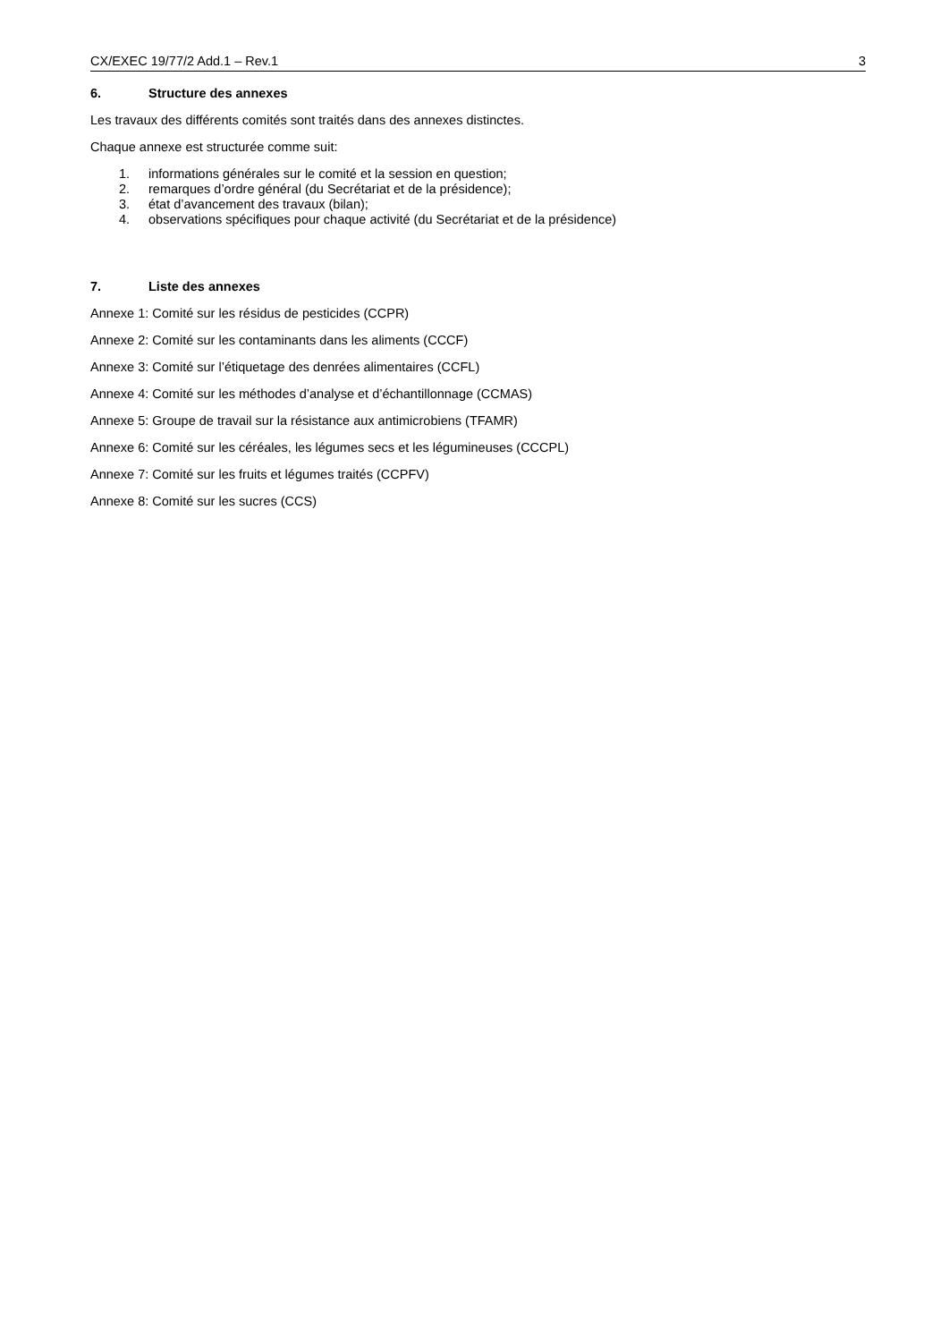CX/EXEC 19/77/2 Add.1 – Rev.1 3
6. Structure des annexes
Les travaux des différents comités sont traités dans des annexes distinctes.
Chaque annexe est structurée comme suit:
1. informations générales sur le comité et la session en question;
2. remarques d’ordre général (du Secrétariat et de la présidence);
3. état d’avancement des travaux (bilan);
4. observations spécifiques pour chaque activité (du Secrétariat et de la présidence)
7. Liste des annexes
Annexe 1: Comité sur les résidus de pesticides (CCPR)
Annexe 2: Comité sur les contaminants dans les aliments (CCCF)
Annexe 3: Comité sur l’étiquetage des denrées alimentaires (CCFL)
Annexe 4: Comité sur les méthodes d’analyse et d’échantillonnage (CCMAS)
Annexe 5: Groupe de travail sur la résistance aux antimicrobiens (TFAMR)
Annexe 6: Comité sur les céréales, les légumes secs et les légumineuses (CCCPL)
Annexe 7: Comité sur les fruits et légumes traités (CCPFV)
Annexe 8: Comité sur les sucres (CCS)